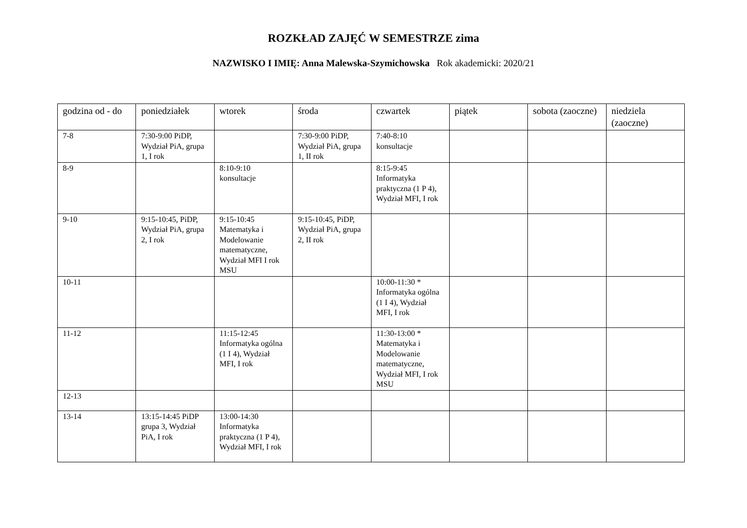ROZKŁAD ZAJĘĆ W SEMESTRZE zima
NAZWISKO I IMIĘ: Anna Malewska-Szymichowska Rok akademicki: 2020/21
| godzina od - do | poniedziałek | wtorek | środa | czwartek | piątek | sobota (zaoczne) | niedziela (zaoczne) |
| --- | --- | --- | --- | --- | --- | --- | --- |
| 7-8 | 7:30-9:00 PiDP, Wydział PiA, grupa 1, I rok | | 7:30-9:00 PiDP, Wydział PiA, grupa 1, II rok | 7:40-8:10 konsultacje | | | |
| 8-9 | | 8:10-9:10 konsultacje | | 8:15-9:45 Informatyka praktyczna (1 P 4), Wydział MFI, I rok | | | |
| 9-10 | 9:15-10:45, PiDP, Wydział PiA, grupa 2, I rok | 9:15-10:45 Matematyka i Modelowanie matematyczne, Wydział MFI I rok MSU | 9:15-10:45, PiDP, Wydział PiA, grupa 2, II rok | | | | |
| 10-11 | | | | 10:00-11:30 * Informatyka ogólna (1 I 4), Wydział MFI, I rok | | | |
| 11-12 | | 11:15-12:45 Informatyka ogólna (1 I 4), Wydział MFI, I rok | | 11:30-13:00 * Matematyka i Modelowanie matematyczne, Wydział MFI, I rok MSU | | | |
| 12-13 | | | | | | | |
| 13-14 | 13:15-14:45 PiDP grupa 3, Wydział PiA, I rok | 13:00-14:30 Informatyka praktyczna (1 P 4), Wydział MFI, I rok | | | | | |